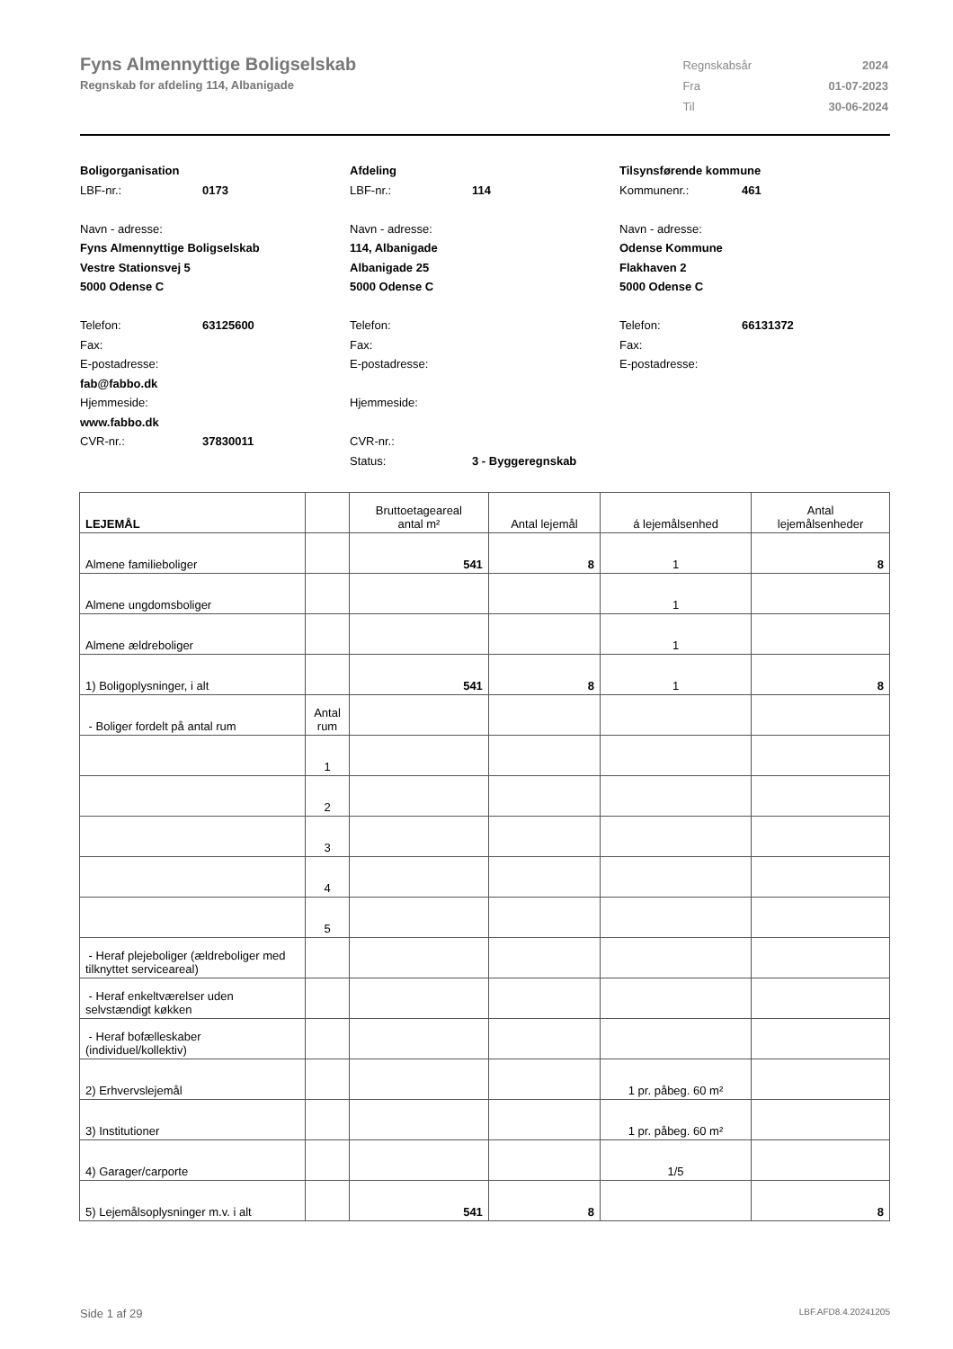Fyns Almennyttige Boligselskab
Regnskab for afdeling 114, Albanigade
| Regnskabsår | 2024 |
| Fra | 01-07-2023 |
| Til | 30-06-2024 |
Boligorganisation
LBF-nr.: 0173
Navn - adresse:
Fyns Almennyttige Boligselskab
Vestre Stationsvej 5
5000 Odense C
Telefon: 63125600
Fax:
E-postadresse:
fab@fabbo.dk
Hjemmeside:
www.fabbo.dk
CVR-nr.: 37830011
Afdeling
LBF-nr.: 114
Navn - adresse:
114, Albanigade
Albanigade 25
5000 Odense C
Telefon:
Fax:
E-postadresse:
Hjemmeside:
CVR-nr.:
Status: 3 - Byggeregnskab
Tilsynsførende kommune
Kommunenr.: 461
Navn - adresse:
Odense Kommune
Flakhaven 2
5000 Odense C
Telefon: 66131372
Fax:
E-postadresse:
| LEJEMÅL | | Bruttoetageareal antal m² | Antal lejemål | á lejemålsenhed | Antal lejemålsenheder |
| --- | --- | --- | --- | --- | --- |
| Almene familieboliger | | 541 | 8 | 1 | 8 |
| Almene ungdomsboliger | | | | 1 | |
| Almene ældreboliger | | | | 1 | |
| 1) Boligoplysninger, i alt | | 541 | 8 | 1 | 8 |
| - Boliger fordelt på antal rum | Antal rum | | | | |
| | 1 | | | | |
| | 2 | | | | |
| | 3 | | | | |
| | 4 | | | | |
| | 5 | | | | |
| - Heraf plejeboliger (ældreboliger med tilknyttet serviceareal) | | | | | |
| - Heraf enkeltværelser uden selvstændigt køkken | | | | | |
| - Heraf bofælleskaber (individuel/kollektiv) | | | | | |
| 2) Erhvervslejemål | | | | 1 pr. påbeg. 60 m² | |
| 3) Institutioner | | | | 1 pr. påbeg. 60 m² | |
| 4) Garager/carporte | | | | 1/5 | |
| 5) Lejemålsoplysninger m.v. i alt | | 541 | 8 | | 8 |
Side 1 af 29 LBF.AFD8.4.20241205